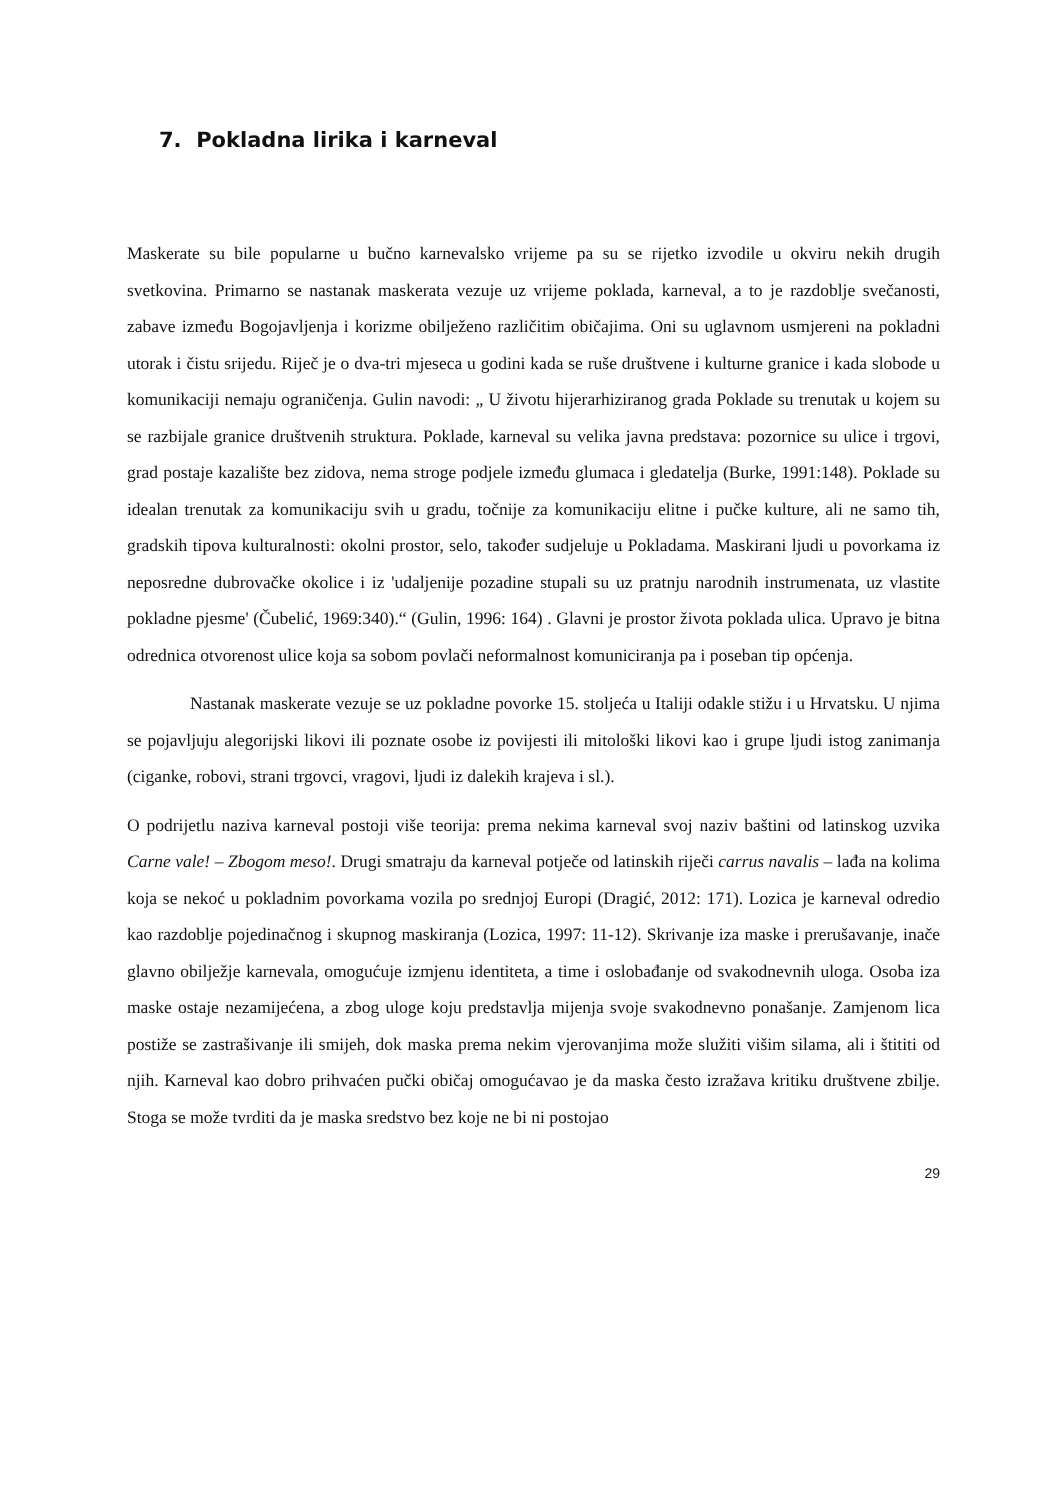7. Pokladna lirika i karneval
Maskerate su bile popularne u bučno karnevalsko vrijeme pa su se rijetko izvodile u okviru nekih drugih svetkovina. Primarno se nastanak maskerata vezuje uz vrijeme poklada, karneval, a to je razdoblje svečanosti, zabave između Bogojavljenja i korizme obilježeno različitim običajima. Oni su uglavnom usmjereni na pokladni utorak i čistu srijedu. Riječ je o dva-tri mjeseca u godini kada se ruše društvene i kulturne granice i kada slobode u komunikaciji nemaju ograničenja. Gulin navodi: „ U životu hijerarhiziranog grada Poklade su trenutak u kojem su se razbijale granice društvenih struktura. Poklade, karneval su velika javna predstava: pozornice su ulice i trgovi, grad postaje kazalište bez zidova, nema stroge podjele između glumaca i gledatelja (Burke, 1991:148). Poklade su idealan trenutak za komunikaciju svih u gradu, točnije za komunikaciju elitne i pučke kulture, ali ne samo tih, gradskih tipova kulturalnosti: okolni prostor, selo, također sudjeluje u Pokladama. Maskirani ljudi u povorkama iz neposredne dubrovačke okolice i iz 'udaljenije pozadine stupali su uz pratnju narodnih instrumenata, uz vlastite pokladne pjesme' (Čubelić, 1969:340).“ (Gulin, 1996: 164) . Glavni je prostor života poklada ulica. Upravo je bitna odrednica otvorenost ulice koja sa sobom povlači neformalnost komuniciranja pa i poseban tip općenja.
Nastanak maskerate vezuje se uz pokladne povorke 15. stoljeća u Italiji odakle stižu i u Hrvatsku. U njima se pojavljuju alegorijski likovi ili poznate osobe iz povijesti ili mitološki likovi kao i grupe ljudi istog zanimanja (ciganke, robovi, strani trgovci, vragovi, ljudi iz dalekih krajeva i sl.).
O podrijetlu naziva karneval postoji više teorija: prema nekima karneval svoj naziv baštini od latinskog uzvika Carne vale! – Zbogom meso!. Drugi smatraju da karneval potječe od latinskih riječi carrus navalis – lađa na kolima koja se nekoć u pokladnim povorkama vozila po srednjoj Europi (Dragić, 2012: 171). Lozica je karneval odredio kao razdoblje pojedinačnog i skupnog maskiranja (Lozica, 1997: 11-12). Skrivanje iza maske i prerušavanje, inače glavno obilježje karnevala, omogućuje izmjenu identiteta, a time i oslobađanje od svakodnevnih uloga. Osoba iza maske ostaje nezamijećena, a zbog uloge koju predstavlja mijenja svoje svakodnevno ponašanje. Zamjenom lica postiže se zastrašivanje ili smijeh, dok maska prema nekim vjerovanjima može služiti višim silama, ali i štititi od njih. Karneval kao dobro prihvaćen pučki običaj omogućavao je da maska često izražava kritiku društvene zbilje. Stoga se može tvrditi da je maska sredstvo bez koje ne bi ni postojao
29